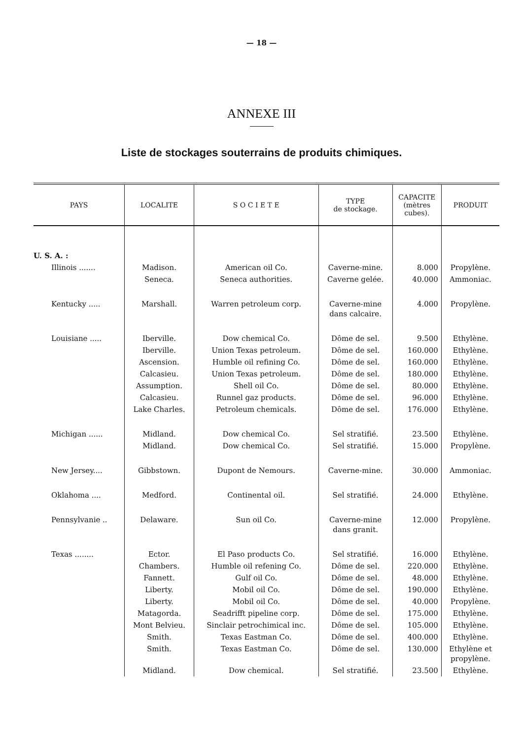— 18 —
ANNEXE III
Liste de stockages souterrains de produits chimiques.
| PAYS | LOCALITE | S O C I E T E | TYPE de stockage. | CAPACITE (mètres cubes). | PRODUIT |
| --- | --- | --- | --- | --- | --- |
| U. S. A. : | | | | | |
| Illinois ....... | Madison. | American oil Co. | Caverne-mine. | 8.000 | Propylène. |
| | Seneca. | Seneca authorities. | Caverne gelée. | 40.000 | Ammoniac. |
| Kentucky ..... | Marshall. | Warren petroleum corp. | Caverne-mine dans calcaire. | 4.000 | Propylène. |
| Louisiane ..... | Iberville. | Dow chemical Co. | Dôme de sel. | 9.500 | Ethylène. |
| | Iberville. | Union Texas petroleum. | Dôme de sel. | 160.000 | Ethylène. |
| | Ascension. | Humble oil refining Co. | Dôme de sel. | 160.000 | Ethylène. |
| | Calcasieu. | Union Texas petroleum. | Dôme de sel. | 180.000 | Ethylène. |
| | Assumption. | Shell oil Co. | Dôme de sel. | 80.000 | Ethylène. |
| | Calcasieu. | Runnel gaz products. | Dôme de sel. | 96.000 | Ethylène. |
| | Lake Charles. | Petroleum chemicals. | Dôme de sel. | 176.000 | Ethylène. |
| Michigan ...... | Midland. | Dow chemical Co. | Sel stratifié. | 23.500 | Ethylène. |
| | Midland. | Dow chemical Co. | Sel stratifié. | 15.000 | Propylène. |
| New Jersey.... | Gibbstown. | Dupont de Nemours. | Caverne-mine. | 30.000 | Ammoniac. |
| Oklahoma .... | Medford. | Continental oil. | Sel stratifié. | 24.000 | Ethylène. |
| Pennsylvanie .. | Delaware. | Sun oil Co. | Caverne-mine dans granit. | 12.000 | Propylène. |
| Texas ........ | Ector. | El Paso products Co. | Sel stratifié. | 16.000 | Ethylène. |
| | Chambers. | Humble oil refening Co. | Dôme de sel. | 220.000 | Ethylène. |
| | Fannett. | Gulf oil Co. | Dôme de sel. | 48.000 | Ethylène. |
| | Liberty. | Mobil oil Co. | Dôme de sel. | 190.000 | Ethylène. |
| | Liberty. | Mobil oil Co. | Dôme de sel. | 40.000 | Propylène. |
| | Matagorda. | Seadrifft pipeline corp. | Dôme de sel. | 175.000 | Ethylène. |
| | Mont Belvieu. | Sinclair petrochimical inc. | Dôme de sel. | 105.000 | Ethylène. |
| | Smith. | Texas Eastman Co. | Dôme de sel. | 400.000 | Ethylène. |
| | Smith. | Texas Eastman Co. | Dôme de sel. | 130.000 | Ethylène et propylène. |
| | Midland. | Dow chemical. | Sel stratifié. | 23.500 | Ethylène. |